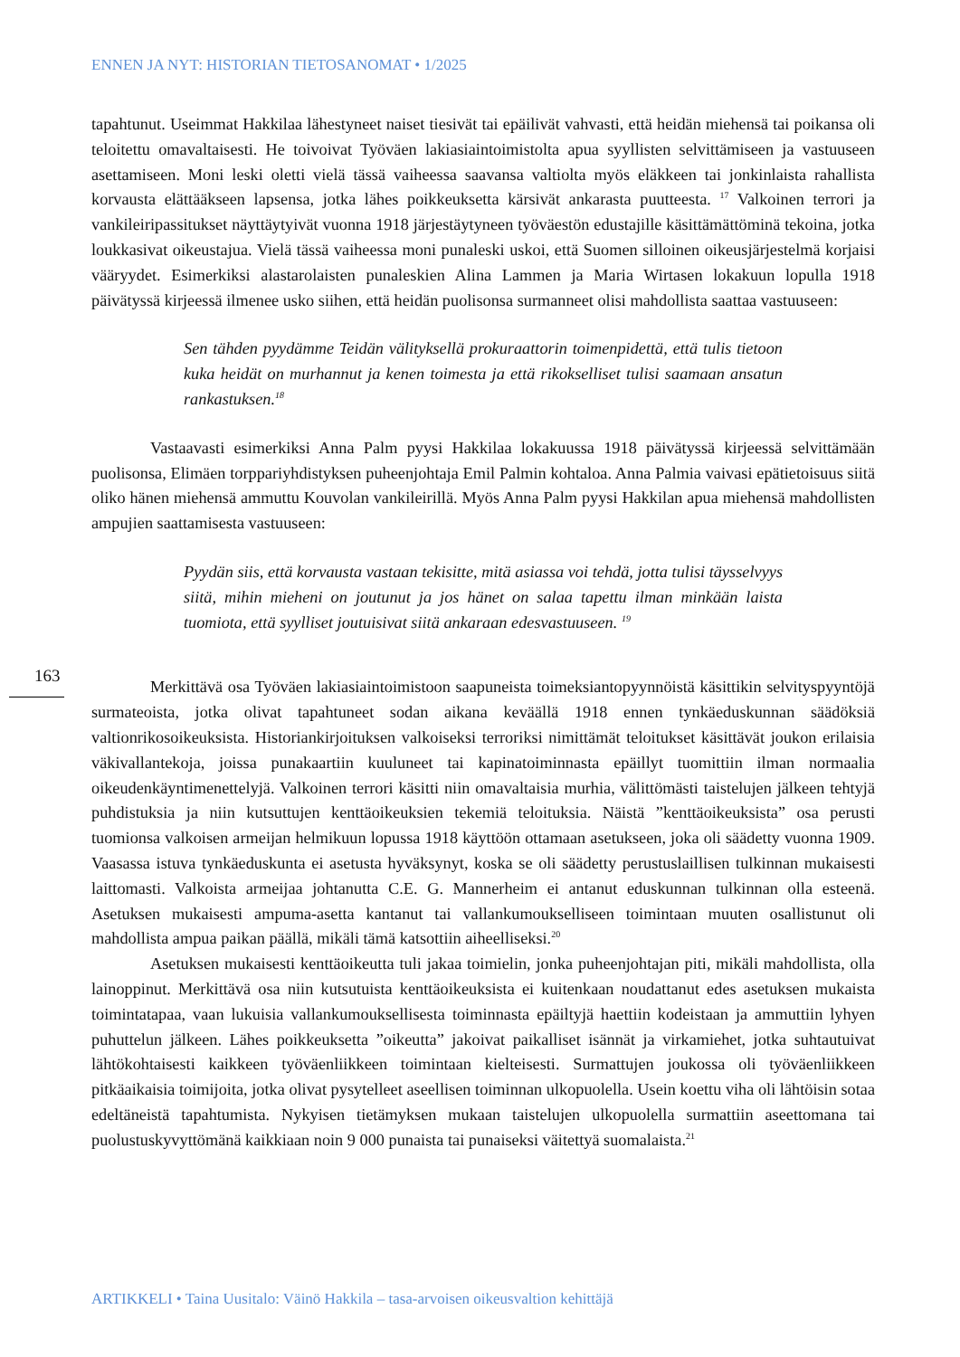ENNEN JA NYT: HISTORIAN TIETOSANOMAT • 1/2025
tapahtunut. Useimmat Hakkilaa lähestyneet naiset tiesivät tai epäilivät vahvasti, että heidän miehensä tai poikansa oli teloitettu omavaltaisesti. He toivoivat Työväen lakiasiaintoimistolta apua syyllisten selvittämiseen ja vastuuseen asettamiseen. Moni leski oletti vielä tässä vaiheessa saavansa valtiolta myös eläkkeen tai jonkinlaista rahallista korvausta elättääkseen lapsensa, jotka lähes poikkeuksetta kärsivät ankarasta puutteesta. <sup>17</sup> Valkoinen terrori ja vankileiripassitukset näyttäytyivät vuonna 1918 järjestäytyneen työväestön edustajille käsittämättöminä tekoina, jotka loukkasivat oikeustajua. Vielä tässä vaiheessa moni punaleski uskoi, että Suomen silloinen oikeusjärjestelmä korjaisi vääryydet. Esimerkiksi alastarolaisten punaleskien Alina Lammen ja Maria Wirtasen lokakuun lopulla 1918 päivätyssä kirjeessä ilmenee usko siihen, että heidän puolisonsa surmanneet olisi mahdollista saattaa vastuuseen:
Sen tähden pyydämme Teidän välityksellä prokuraattorin toimenpidettä, että tulis tietoon kuka heidät on murhannut ja kenen toimesta ja että rikokselliset tulisi saamaan ansatun rankastuksen.<sup>18</sup>
Vastaavasti esimerkiksi Anna Palm pyysi Hakkilaa lokakuussa 1918 päivätyssä kirjeessä selvittämään puolisonsa, Elimäen torppariyhdistyksen puheenjohtaja Emil Palmin kohtaloa. Anna Palmia vaivasi epätietoisuus siitä oliko hänen miehensä ammuttu Kouvolan vankileirillä. Myös Anna Palm pyysi Hakkilan apua miehensä mahdollisten ampujien saattamisesta vastuuseen:
Pyydän siis, että korvausta vastaan tekisitte, mitä asiassa voi tehdä, jotta tulisi täysselvyys siitä, mihin mieheni on joutunut ja jos hänet on salaa tapettu ilman minkään laista tuomiota, että syylliset joutuisivat siitä ankaraan edesvastuuseen. <sup>19</sup>
Merkittävä osa Työväen lakiasiaintoimistoon saapuneista toimeksiantopyynnöistä käsittikin selvityspyyntöjä surmateoista, jotka olivat tapahtuneet sodan aikana keväällä 1918 ennen tynkäeduskunnan säädöksiä valtionrikosoikeuksista. Historiankirjoituksen valkoiseksi terroriksi nimittämät teloitukset käsittävät joukon erilaisia väkivallantekoja, joissa punakaartiin kuuluneet tai kapinatoiminnasta epäillyt tuomittiin ilman normaalia oikeudenkäyntimenettelyjä. Valkoinen terrori käsitti niin omavaltaisia murhia, välittömästi taistelujen jälkeen tehtyjä puhdistuksia ja niin kutsuttujen kenttäoikeuksien tekemiä teloituksia. Näistä ”kenttäoikeuksista” osa perusti tuomionsa valkoisen armeijan helmikuun lopussa 1918 käyttöön ottamaan asetukseen, joka oli säädetty vuonna 1909. Vaasassa istuva tynkäeduskunta ei asetusta hyväksynyt, koska se oli säädetty perustuslaillisen tulkinnan mukaisesti laittomasti. Valkoista armeijaa johtanutta C.E. G. Mannerheim ei antanut eduskunnan tulkinnan olla esteenä. Asetuksen mukaisesti ampuma-asetta kantanut tai vallankumoukselliseen toimintaan muuten osallistunut oli mahdollista ampua paikan päällä, mikäli tämä katsottiin aiheelliseksi.<sup>20</sup>
Asetuksen mukaisesti kenttäoikeutta tuli jakaa toimielin, jonka puheenjohtajan piti, mikäli mahdollista, olla lainoppinut. Merkittävä osa niin kutsutuista kenttäoikeuksista ei kuitenkaan noudattanut edes asetuksen mukaista toimintatapaa, vaan lukuisia vallankumouksellisesta toiminnasta epäiltyjä haettiin kodeistaan ja ammuttiin lyhyen puhuttelun jälkeen. Lähes poikkeuksetta ”oikeutta” jakoivat paikalliset isännät ja virkamiehet, jotka suhtautuivat lähtökohtaisesti kaikkeen työväenliikkeen toimintaan kielteisesti. Surmattujen joukossa oli työväenliikkeen pitkäaikaisia toimijoita, jotka olivat pysytelleet aseellisen toiminnan ulkopuolella. Usein koettu viha oli lähtöisin sotaa edeltäneistä tapahtumista. Nykyisen tietämyksen mukaan taistelujen ulkopuolella surmattiin aseettomana tai puolustuskyvyttömänä kaikkiaan noin 9 000 punaista tai punaiseksi väitettyä suomalaista.<sup>21</sup>
163
ARTIKKELI • Taina Uusitalo: Väinö Hakkila – tasa-arvoisen oikeusvaltion kehittäjä